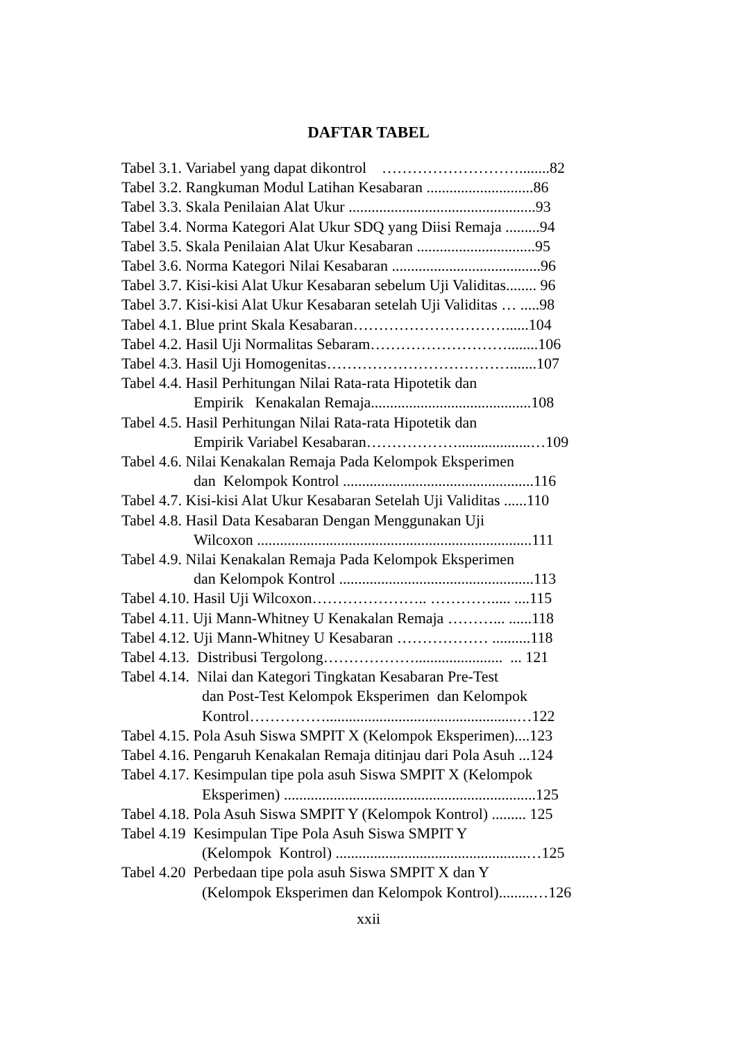DAFTAR TABEL
Tabel 3.1. Variabel yang dapat dikontrol ………………………........82
Tabel 3.2. Rangkuman Modul Latihan Kesabaran ............................86
Tabel 3.3. Skala Penilaian Alat Ukur .................................................93
Tabel 3.4. Norma Kategori Alat Ukur SDQ yang Diisi Remaja .........94
Tabel 3.5. Skala Penilaian Alat Ukur Kesabaran ...............................95
Tabel 3.6. Norma Kategori Nilai Kesabaran .......................................96
Tabel 3.7. Kisi-kisi Alat Ukur Kesabaran sebelum Uji Validitas........ 96
Tabel 3.7. Kisi-kisi Alat Ukur Kesabaran setelah Uji Validitas … .....98
Tabel 4.1. Blue print Skala Kesabaran…………………………......104
Tabel 4.2. Hasil Uji Normalitas Sebaram………………………........106
Tabel 4.3. Hasil Uji Homogenitas……………………………….......107
Tabel 4.4. Hasil Perhitungan Nilai Rata-rata Hipotetik dan
Empirik Kenakalan Remaja..........................................108
Tabel 4.5. Hasil Perhitungan Nilai Rata-rata Hipotetik dan
Empirik Variabel Kesabaran………………...................…109
Tabel 4.6. Nilai Kenakalan Remaja Pada Kelompok Eksperimen
dan Kelompok Kontrol ..................................................116
Tabel 4.7. Kisi-kisi Alat Ukur Kesabaran Setelah Uji Validitas ......110
Tabel 4.8. Hasil Data Kesabaran Dengan Menggunakan Uji
Wilcoxon ........................................................................111
Tabel 4.9. Nilai Kenakalan Remaja Pada Kelompok Eksperimen
dan Kelompok Kontrol ...................................................113
Tabel 4.10. Hasil Uji Wilcoxon………………….. …………..... ....115
Tabel 4.11. Uji Mann-Whitney U Kenakalan Remaja ………... ......118
Tabel 4.12. Uji Mann-Whitney U Kesabaran ……………… ..........118
Tabel 4.13. Distribusi Tergolong………………....................... ... 121
Tabel 4.14. Nilai dan Kategori Tingkatan Kesabaran Pre-Test
dan Post-Test Kelompok Eksperimen dan Kelompok
Kontrol……………..................................................…122
Tabel 4.15. Pola Asuh Siswa SMPIT X (Kelompok Eksperimen)....123
Tabel 4.16. Pengaruh Kenakalan Remaja ditinjau dari Pola Asuh ...124
Tabel 4.17. Kesimpulan tipe pola asuh Siswa SMPIT X (Kelompok
Eksperimen) ..................................................................125
Tabel 4.18. Pola Asuh Siswa SMPIT Y (Kelompok Kontrol) ......... 125
Tabel 4.19 Kesimpulan Tipe Pola Asuh Siswa SMPIT Y
(Kelompok Kontrol) ..................................................…125
Tabel 4.20 Perbedaan tipe pola asuh Siswa SMPIT X dan Y
(Kelompok Eksperimen dan Kelompok Kontrol).........…126
xxii